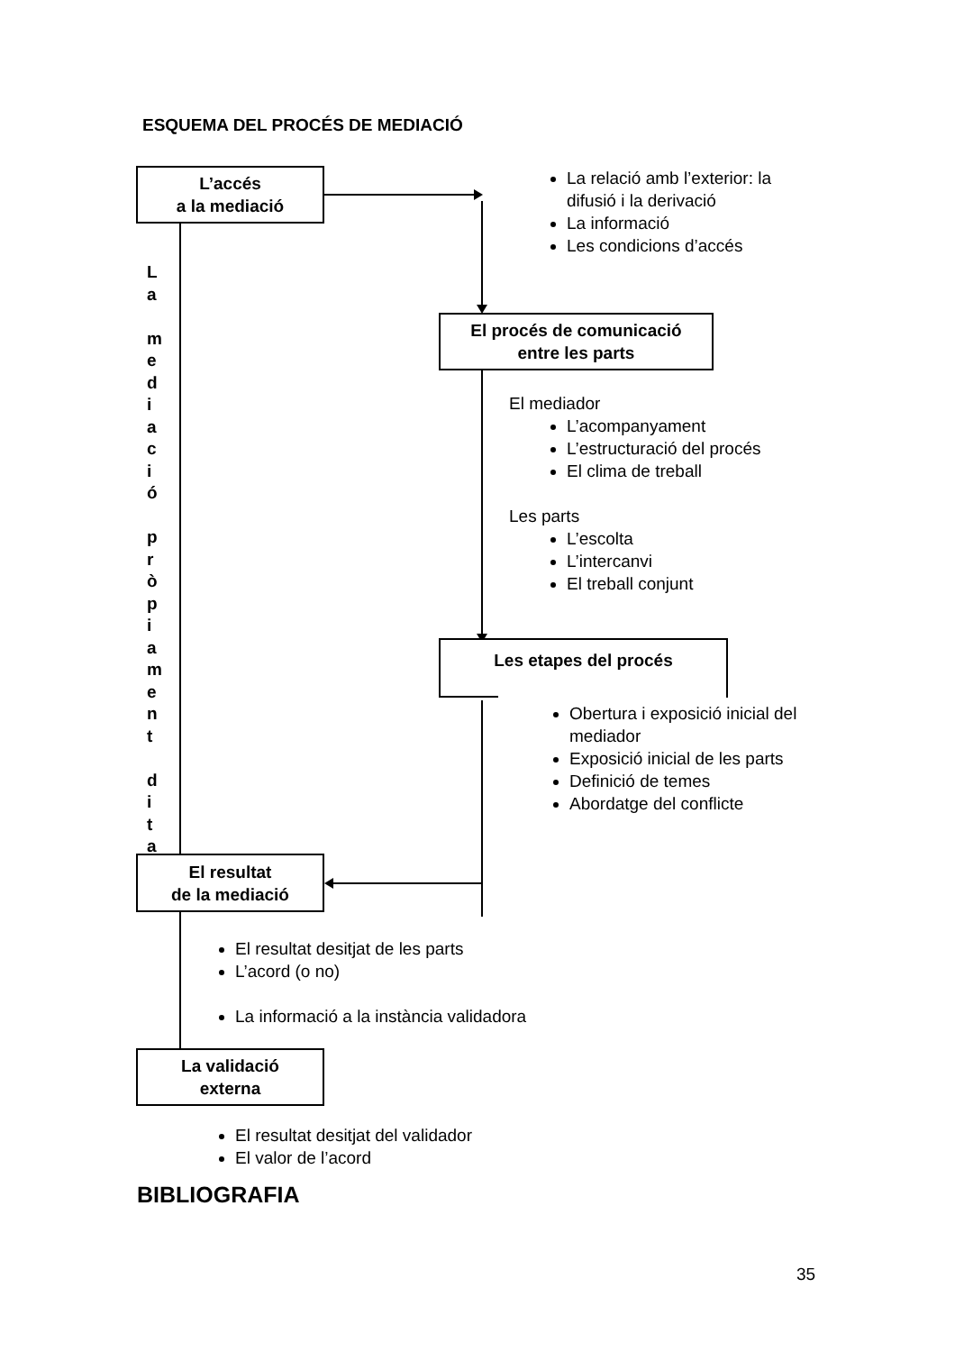ESQUEMA DEL PROCÉS DE MEDIACIÓ
L’accés
a la mediació
La relació amb l’exterior: la difusió i la derivació
La informació
Les condicions d’accés
L
a
m
e
d
i
a
c
i
ó
p
r
ò
p
i
a
m
e
n
t
d
i
t
a
El procés de comunicació
entre les parts
El mediador
L’acompanyament
L’estructuració del procés
El clima de treball
Les parts
L’escolta
L’intercanvi
El treball conjunt
Les etapes del procés
Obertura i exposició inicial del mediador
Exposició inicial de les parts
Definició de temes
Abordatge del conflicte
El resultat
de la mediació
El resultat desitjat de les parts
L’acord (o no)
La informació a la instància validadora
La validació
externa
El resultat desitjat del validador
El valor de l’acord
BIBLIOGRAFIA
35